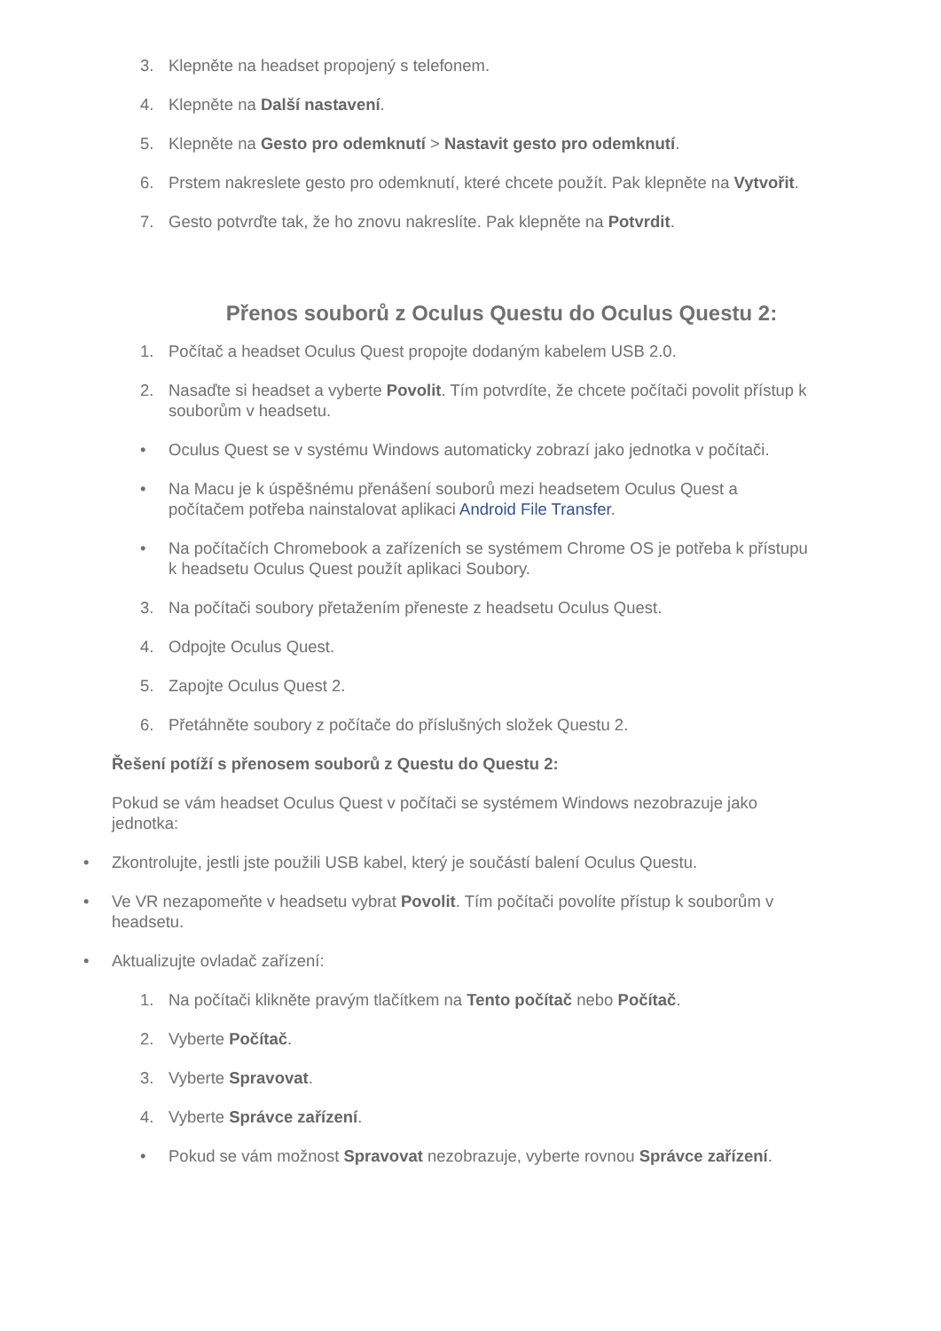3. Klepněte na headset propojený s telefonem.
4. Klepněte na Další nastavení.
5. Klepněte na Gesto pro odemknutí > Nastavit gesto pro odemknutí.
6. Prstem nakreslete gesto pro odemknutí, které chcete použít. Pak klepněte na Vytvořit.
7. Gesto potvrďte tak, že ho znovu nakreslíte. Pak klepněte na Potvrdit.
Přenos souborů z Oculus Questu do Oculus Questu 2:
1. Počítač a headset Oculus Quest propojte dodaným kabelem USB 2.0.
2. Nasaďte si headset a vyberte Povolit. Tím potvrdíte, že chcete počítači povolit přístup k souborům v headsetu.
• Oculus Quest se v systému Windows automaticky zobrazí jako jednotka v počítači.
• Na Macu je k úspěšnému přenášení souborů mezi headsetem Oculus Quest a počítačem potřeba nainstalovat aplikaci Android File Transfer.
• Na počítačích Chromebook a zařízeních se systémem Chrome OS je potřeba k přístupu k headsetu Oculus Quest použít aplikaci Soubory.
3. Na počítači soubory přetažením přeneste z headsetu Oculus Quest.
4. Odpojte Oculus Quest.
5. Zapojte Oculus Quest 2.
6. Přetáhněte soubory z počítače do příslušných složek Questu 2.
Řešení potíží s přenosem souborů z Questu do Questu 2:
Pokud se vám headset Oculus Quest v počítači se systémem Windows nezobrazuje jako jednotka:
• Zkontrolujte, jestli jste použili USB kabel, který je součástí balení Oculus Questu.
• Ve VR nezapomeňte v headsetu vybrat Povolit. Tím počítači povolíte přístup k souborům v headsetu.
• Aktualizujte ovladač zařízení:
1. Na počítači klikněte pravým tlačítkem na Tento počítač nebo Počítač.
2. Vyberte Počítač.
3. Vyberte Spravovat.
4. Vyberte Správce zařízení.
• Pokud se vám možnost Spravovat nezobrazuje, vyberte rovnou Správce zařízení.